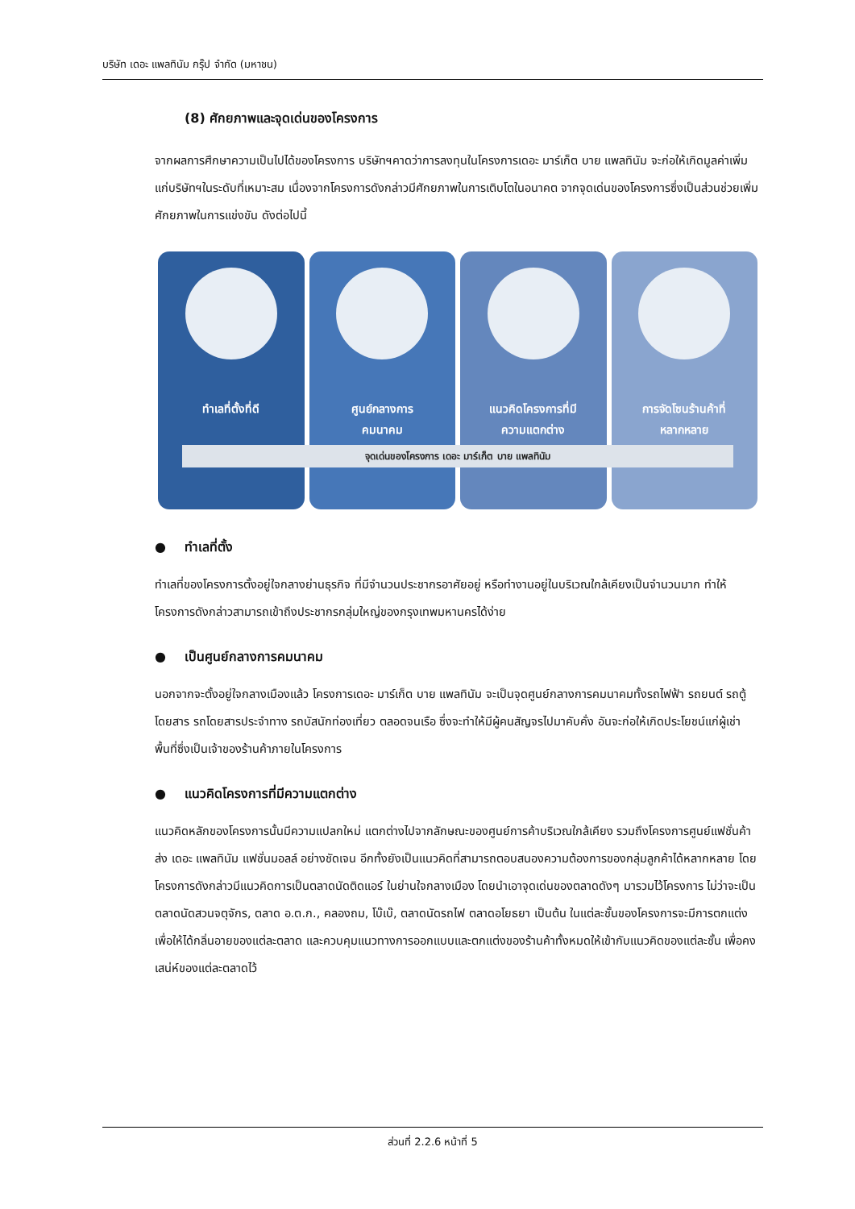บริษัท เดอะ แพลทินัม กรุ๊ป จำกัด (มหาชน)
(8) ศักยภาพและจุดเด่นของโครงการ
จากผลการศึกษาความเป็นไปได้ของโครงการ บริษัทฯคาดว่าการลงทุนในโครงการเดอะ มาร์เก็ต บาย แพลทินัม จะก่อให้เกิดมูลค่าเพิ่มแก่บริษัทฯในระดับที่เหมาะสม เนื่องจากโครงการดังกล่าวมีศักยภาพในการเติบโตในอนาคต จากจุดเด่นของโครงการซึ่งเป็นส่วนช่วยเพิ่มศักยภาพในการแข่งขัน ดังต่อไปนี้
ทำเลที่ตั้งที่ดี ศูนย์กลางการ
คมนาคม
แนวคิดโครงการที่มี
ความแตกต่าง
การจัดโซนร้านค้าที่
หลากหลาย
จุดเด่นของโครงการ เดอะ มาร์เก็ต บาย แพลทินัม
● ทำเลที่ตั้ง
ทำเลที่ของโครงการตั้งอยู่ใจกลางย่านธุรกิจ ที่มีจำนวนประชากรอาศัยอยู่ หรือทำงานอยู่ในบริเวณใกล้เคียงเป็นจำนวนมาก ทำให้โครงการดังกล่าวสามารถเข้าถึงประชากรกลุ่มใหญ่ของกรุงเทพมหานครได้ง่าย
● เป็นศูนย์กลางการคมนาคม
นอกจากจะตั้งอยู่ใจกลางเมืองแล้ว โครงการเดอะ มาร์เก็ต บาย แพลทินัม จะเป็นจุดศูนย์กลางการคมนาคมทั้งรถไฟฟ้า รถยนต์ รถตู้โดยสาร รถโดยสารประจำทาง รถบัสนักท่องเที่ยว ตลอดจนเรือ ซึ่งจะทำให้มีผู้คนสัญจรไปมาคับคั่ง อันจะก่อให้เกิดประโยชน์แก่ผู้เช่าพื้นที่ซึ่งเป็นเจ้าของร้านค้าภายในโครงการ
● แนวคิดโครงการที่มีความแตกต่าง
แนวคิดหลักของโครงการนั้นมีความแปลกใหม่ แตกต่างไปจากลักษณะของศูนย์การค้าบริเวณใกล้เคียง รวมถึงโครงการศูนย์แฟชั่นค้าส่ง เดอะ แพลทินัม แฟชั่นมอลล์ อย่างชัดเจน อีกทั้งยังเป็นแนวคิดที่สามารถตอบสนองความต้องการของกลุ่มลูกค้าได้หลากหลาย โดยโครงการดังกล่าวมีแนวคิดการเป็นตลาดนัดติดแอร์ ในย่านใจกลางเมือง โดยนำเอาจุดเด่นของตลาดดังๆ มารวมไว้โครงการ ไม่ว่าจะเป็นตลาดนัดสวนจตุจักร, ตลาด อ.ต.ก., คลองถม, โบ๊เบ๊, ตลาดนัดรถไฟ ตลาดอโยธยา เป็นต้น ในแต่ละชั้นของโครงการจะมีการตกแต่งเพื่อให้ได้กลิ่นอายของแต่ละตลาด และควบคุมแนวทางการออกแบบและตกแต่งของร้านค้าทั้งหมดให้เข้ากับแนวคิดของแต่ละชั้น เพื่อคงเสน่ห์ของแต่ละตลาดไว้
ส่วนที่ 2.2.6 หน้าที่ 5